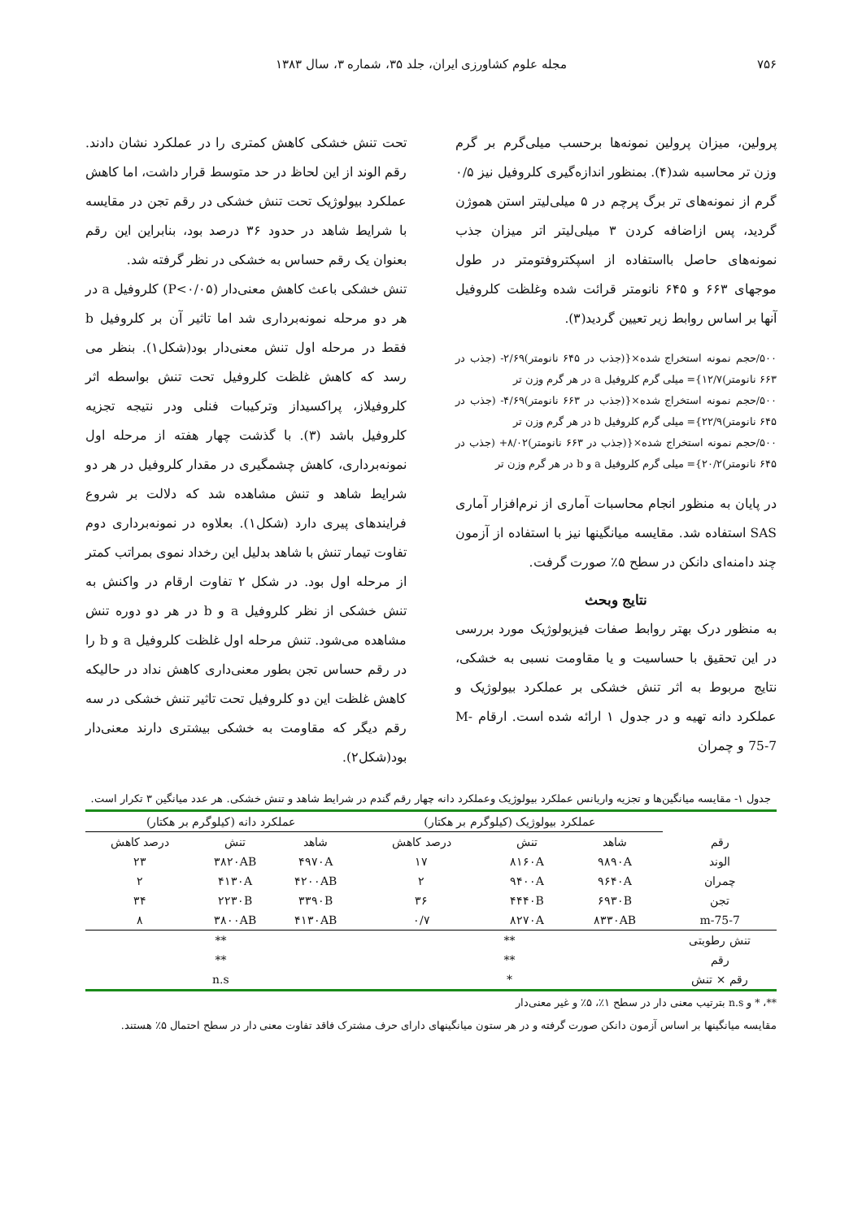۷۵۶ مجله علوم کشاورزی ایران، جلد ۳۵، شماره ۳، سال ۱۳۸۳
پرولین، میزان پرولین نمونه‌ها برحسب میلی‌گرم بر گرم وزن تر محاسبه شد(۴). بمنظور اندازه‌گیری کلروفیل نیز ۰/۵ گرم از نمونه‌های تر برگ پرچم در ۵ میلی‌لیتر استن هموژن گردید، پس ازاضافه کردن ۳ میلی‌لیتر اتر میزان جذب نمونه‌های حاصل بااستفاده از اسپکتروفتومتر در طول موجهای ۶۶۳ و ۶۴۵ نانومتر قرائت شده وغلظت کلروفیل آنها بر اساس روابط زیر تعیین گردید(۳).
۵۰۰/حجم نمونه استخراج شده×{(جذب در ۶۴۵ نانومتر)۲/۶۹- (جذب در ۶۶۳ نانومتر)۱۲/۷}= میلی گرم کلروفیل a در هر گرم وزن تر
۵۰۰/حجم نمونه استخراج شده×{(جذب در ۶۶۳ نانومتر)۴/۶۹- (جذب در ۶۴۵ نانومتر)۲۲/۹}= میلی گرم کلروفیل b در هر گرم وزن تر
۵۰۰/حجم نمونه استخراج شده×{(جذب در ۶۶۳ نانومتر)۸/۰۲+ (جذب در ۶۴۵ نانومتر)۲۰/۲}= میلی گرم کلروفیل a و b در هر گرم وزن تر
در پایان به منظور انجام محاسبات آماری از نرم‌افزار آماری SAS استفاده شد. مقایسه میانگینها نیز با استفاده از آزمون چند دامنه‌ای دانکن در سطح ۵٪ صورت گرفت.
نتایج وبحث
به منظور درک بهتر روابط صفات فیزیولوژیک مورد بررسی در این تحقیق با حساسیت و یا مقاومت نسبی به خشکی، نتایج مربوط به اثر تنش خشکی بر عملکرد بیولوژیک و عملکرد دانه تهیه و در جدول ۱ ارائه شده است. ارقام M-75-7 و چمران
تحت تنش خشکی کاهش کمتری را در عملکرد نشان دادند. رقم الوند از این لحاظ در حد متوسط قرار داشت، اما کاهش عملکرد بیولوژیک تحت تنش خشکی در رقم تجن در مقایسه با شرایط شاهد در حدود ۳۶ درصد بود، بنابراین این رقم بعنوان یک رقم حساس به خشکی در نظر گرفته شد.
تنش خشکی باعث کاهش معنی‌دار (P<۰/۰۵) کلروفیل a در هر دو مرحله نمونه‌برداری شد اما تاثیر آن بر کلروفیل b فقط در مرحله اول تنش معنی‌دار بود(شکل۱). بنظر می رسد که کاهش غلظت کلروفیل تحت تنش بواسطه اثر کلروفیلاز، پراکسیداز وترکیبات فنلی ودر نتیجه تجزیه کلروفیل باشد (۳). با گذشت چهار هفته از مرحله اول نمونه‌برداری، کاهش چشمگیری در مقدار کلروفیل در هر دو شرایط شاهد و تنش مشاهده شد که دلالت بر شروع فرایندهای پیری دارد (شکل۱). بعلاوه در نمونه‌برداری دوم تفاوت تیمار تنش با شاهد بدلیل این رخداد نموی بمراتب کمتر از مرحله اول بود. در شکل ۲ تفاوت ارقام در واکنش به تنش خشکی از نظر کلروفیل a و b در هر دو دوره تنش مشاهده می‌شود. تنش مرحله اول غلظت کلروفیل a و b را در رقم حساس تجن بطور معنی‌داری کاهش نداد در حالیکه کاهش غلظت این دو کلروفیل تحت تاثیر تنش خشکی در سه رقم دیگر که مقاومت به خشکی بیشتری دارند معنی‌دار بود(شکل۲).
جدول ۱- مقایسه میانگین‌ها و تجزیه واریانس عملکرد بیولوژیک وعملکرد دانه چهار رقم گندم در شرایط شاهد و تنش خشکی. هر عدد میانگین ۳ تکرار است.
| | عملکرد بیولوژیک (کیلوگرم بر هکتار) | | | عملکرد دانه (کیلوگرم بر هکتار) | | |
| --- | --- | --- | --- | --- | --- | --- |
| رقم | شاهد | تنش | درصد کاهش | شاهد | تنش | درصد کاهش |
| الوند | ۹۸۹۰A | ۸۱۶۰A | ۱۷ | ۴۹۷۰A | ۳۸۲۰AB | ۲۳ |
| چمران | ۹۶۴۰A | ۹۴۰۰A | ۲ | ۴۲۰۰AB | ۴۱۳۰A | ۲ |
| تجن | ۶۹۳۰B | ۴۴۴۰B | ۳۶ | ۳۳۹۰B | ۲۲۳۰B | ۳۴ |
| m-75-7 | ۸۳۳۰AB | ۸۲۷۰A | ۰/۷ | ۴۱۳۰AB | ۳۸۰۰AB | ۸ |
| تنش رطوبتی | ** | | | ** | | |
| رقم | ** | | | ** | | |
| رقم × تنش | * | | | n.s | | |
**، * و n.s بترتیب معنی دار در سطح ۱٪، ۵٪ و غیر معنی‌دار
مقایسه میانگینها بر اساس آزمون دانکن صورت گرفته و در هر ستون میانگینهای دارای حرف مشترک فاقد تفاوت معنی دار در سطح احتمال ۵٪ هستند.